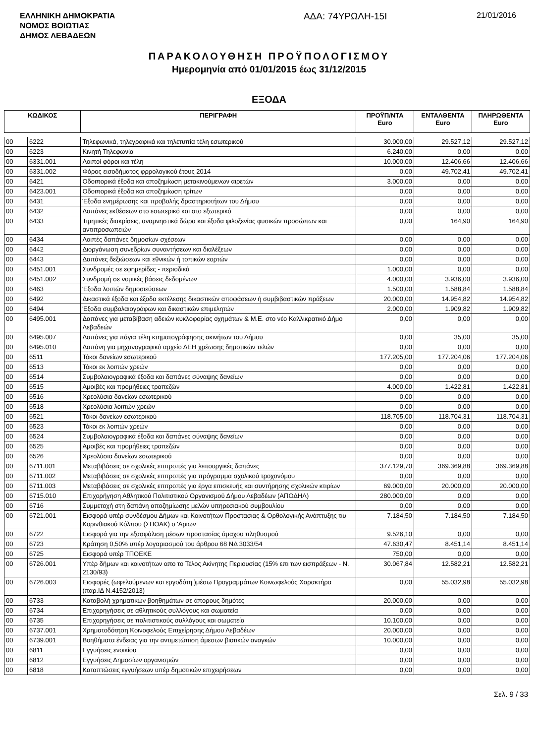ΕΛΛΗΝΙΚΗ ΔΗΜΟΚΡΑΤΙΑ
ΝΟΜΟΣ ΒΟΙΩΤΙΑΣ
ΔΗΜΟΣ ΛΕΒΑΔΕΩΝ
ΑΔΑ: 74ΥΡΩΛΗ-15Ι
21/01/2016
ΠΑΡΑΚΟΛΟΥΘΗΣΗ ΠΡΟΫΠΟΛΟΓΙΣΜΟΥ
Ημερομηνία από 01/01/2015 έως 31/12/2015
ΕΞΟΔΑ
| ΚΩΔΙΚΟΣ | | ΠΕΡΙΓΡΑΦΗ | ΠΡΟΫΠ/ΝΤΑ Euro | ΕΝΤΑΛΘΕΝΤΑ Euro | ΠΛΗΡΩΘΕΝΤΑ Euro |
| --- | --- | --- | --- | --- | --- |
| 00 | 6222 | Τηλεφωνικά, τηλεγραφικά και τηλετυπία τέλη εσωτερικού | 30.000,00 | 29.527,12 | 29.527,12 |
| 00 | 6223 | Κινητή Τηλεφωνία | 6.240,00 | 0,00 | 0,00 |
| 00 | 6331.001 | Λοιποί φόροι και τέλη | 10.000,00 | 12.406,66 | 12.406,66 |
| 00 | 6331.002 | Φόρος εισοδήματος φρρολογικού έτους 2014 | 0,00 | 49.702,41 | 49.702,41 |
| 00 | 6421 | Οδοιπορικά έξοδα και αποζημίωση μετακινούμενων αιρετών | 3.000,00 | 0,00 | 0,00 |
| 00 | 6423.001 | Οδοιπορικά έξοδα και αποζημίωση τρίτων | 0,00 | 0,00 | 0,00 |
| 00 | 6431 | Έξοδα ενημέρωσης και προβολής δραστηριοτήτων του Δήμου | 0,00 | 0,00 | 0,00 |
| 00 | 6432 | Δαπάνες εκθέσεων στο εσωτερικό και στο εξωτερικό | 0,00 | 0,00 | 0,00 |
| 00 | 6433 | Τιμητικές διακρίσεις, αναμνηστικά δώρα και έξοδα φιλοξενίας φυσικών προσώπων και αντιπροσωπειών | 0,00 | 164,90 | 164,90 |
| 00 | 6434 | Λοιπές δαπάνες δημοσίων σχέσεων | 0,00 | 0,00 | 0,00 |
| 00 | 6442 | Διοργάνωση συνεδρίων συναντήσεων και διαλέξεων | 0,00 | 0,00 | 0,00 |
| 00 | 6443 | Δαπάνες δεξιώσεων και εθνικών ή τοπικών εορτών | 0,00 | 0,00 | 0,00 |
| 00 | 6451.001 | Συνδρομές σε εφημερίδες - περιοδικά | 1.000,00 | 0,00 | 0,00 |
| 00 | 6451.002 | Συνδρομή σε νομικές βάσεις δεδομένων | 4.000,00 | 3.936,00 | 3.936,00 |
| 00 | 6463 | Έξοδα λοιπών δημοσιεύσεων | 1.500,00 | 1.588,84 | 1.588,84 |
| 00 | 6492 | Δικαστικά έξοδα και έξοδα εκτέλεσης δικαστικών αποφάσεων ή συμβιβαστικών πράξεων | 20.000,00 | 14.954,82 | 14.954,82 |
| 00 | 6494 | Έξοδα συμβολαιογράφων και δικαστικών επιμελητών | 2.000,00 | 1.909,82 | 1.909,82 |
| 00 | 6495.001 | Δαπάνες για μεταβίβαση αδειών κυκλοφορίας οχημάτων & Μ.Ε. στο νέο Καλλικρατικό Δήμο Λεβαδεών | 0,00 | 0,00 | 0,00 |
| 00 | 6495.007 | Δαπάνες για πάγια τέλη κτηματογράφησης ακινήτων του Δήμου | 0,00 | 35,00 | 35,00 |
| 00 | 6495.010 | Δαπάνη για μηχανογραφικό αρχείο ΔΕΗ χρέωσης δημοτικών τελών | 0,00 | 0,00 | 0,00 |
| 00 | 6511 | Τόκοι δανείων εσωτερικού | 177.205,00 | 177.204,06 | 177.204,06 |
| 00 | 6513 | Τόκοι εκ λοιπών χρεών | 0,00 | 0,00 | 0,00 |
| 00 | 6514 | Συμβολαιογραφικά έξοδα και δαπάνες σύναψης δανείων | 0,00 | 0,00 | 0,00 |
| 00 | 6515 | Αμοιβές και προμήθειες τραπεζών | 4.000,00 | 1.422,81 | 1.422,81 |
| 00 | 6516 | Χρεολύσια δανείων εσωτερικού | 0,00 | 0,00 | 0,00 |
| 00 | 6518 | Χρεολύσια λοιπών χρεών | 0,00 | 0,00 | 0,00 |
| 00 | 6521 | Τόκοι δανείων εσωτερικού | 118.705,00 | 118.704,31 | 118.704,31 |
| 00 | 6523 | Τόκοι εκ λοιπών χρεών | 0,00 | 0,00 | 0,00 |
| 00 | 6524 | Συμβολαιογραφικά έξοδα και δαπάνες σύναψης δανείων | 0,00 | 0,00 | 0,00 |
| 00 | 6525 | Αμοιβές και προμήθειες τραπεζών | 0,00 | 0,00 | 0,00 |
| 00 | 6526 | Χρεολύσια δανείων εσωτερικού | 0,00 | 0,00 | 0,00 |
| 00 | 6711.001 | Μεταβιβάσεις σε σχολικές επιτροπές για λειτουργικές δαπάνες | 377.129,70 | 369.369,88 | 369.369,88 |
| 00 | 6711.002 | Μεταβιβάσεις σε σχολικές επιτροπές για πρόγραμμα σχολικού τροχονόμου | 0,00 | 0,00 | 0,00 |
| 00 | 6711.003 | Μεταβιβάσεις σε σχολικές επιτροπές για έργα επισκευής και συντήρησης σχολικών κτιρίων | 69.000,00 | 20.000,00 | 20.000,00 |
| 00 | 6715.010 | Επιχορήγηση Αθλητικού Πολιτιστικού Οργανισμού Δήμου Λεβαδέων (ΑΠΟΔΗΛ) | 280.000,00 | 0,00 | 0,00 |
| 00 | 6716 | Συμμετοχή στη δαπάνη αποζημίωσης μελών υπηρεσιακού συμβουλίου | 0,00 | 0,00 | 0,00 |
| 00 | 6721.001 | Εισφορά υπέρ συνδέσμου Δήμων και Κοινοτήτων Προστασιας & Ορθολογικής Ανάπτυξης τιυ Κορινθιακού Κόλπου (ΣΠΟΑΚ) ο 'Αριων | 7.184,50 | 7.184,50 | 7.184,50 |
| 00 | 6722 | Εισφορά για την εξασφάλιση μέσων προστασίας άμαχου πληθυσμού | 9.526,10 | 0,00 | 0,00 |
| 00 | 6723 | Κράτηση 0,50% υπέρ λογαριασμού του άρθρου 68 ΝΔ 3033/54 | 47.630,47 | 8.451,14 | 8.451,14 |
| 00 | 6725 | Εισφορά υπέρ ΤΠΟΕΚΕ | 750,00 | 0,00 | 0,00 |
| 00 | 6726.001 | Υπέρ δήμων και κοινοτήτων απο το Τέλος Ακίνητης Περιουσίας (15% επι των εισπράξεων - Ν. 2130/93) | 30.067,84 | 12.582,21 | 12.582,21 |
| 00 | 6726.003 | Εισφορές (ωφελούμενων και εργοδότη )μέσω Προγραμμάτων Κοινωφελούς Χαρακτήρα (παρ.ΙΔ Ν.4152/2013) | 0,00 | 55.032,98 | 55.032,98 |
| 00 | 6733 | Καταβολή χρηματικών βοηθημάτων σε άπορους δημότες | 20.000,00 | 0,00 | 0,00 |
| 00 | 6734 | Επιχορηγήσεις σε αθλητικούς συλλόγους και σωματεία | 0,00 | 0,00 | 0,00 |
| 00 | 6735 | Επιχορηγήσεις σε πολιτιστικούς συλλόγους και σωματεία | 10.100,00 | 0,00 | 0,00 |
| 00 | 6737.001 | Χρηματοδότηση Κοινοφελούς Επιχείρησης Δήμου Λεβαδέων | 20.000,00 | 0,00 | 0,00 |
| 00 | 6739.001 | Βοηθήματα ένδειας για την αντιμετώπιση άμεσων βιοτικών αναγκών | 10.000,00 | 0,00 | 0,00 |
| 00 | 6811 | Εγγυήσεις ενοικίου | 0,00 | 0,00 | 0,00 |
| 00 | 6812 | Εγγυήσεις Δημοσίων οργανισμών | 0,00 | 0,00 | 0,00 |
| 00 | 6818 | Καταπτώσεις εγγυήσεων υπέρ δημοτικών επιχειρήσεων | 0,00 | 0,00 | 0,00 |
Σελ. 9 / 33